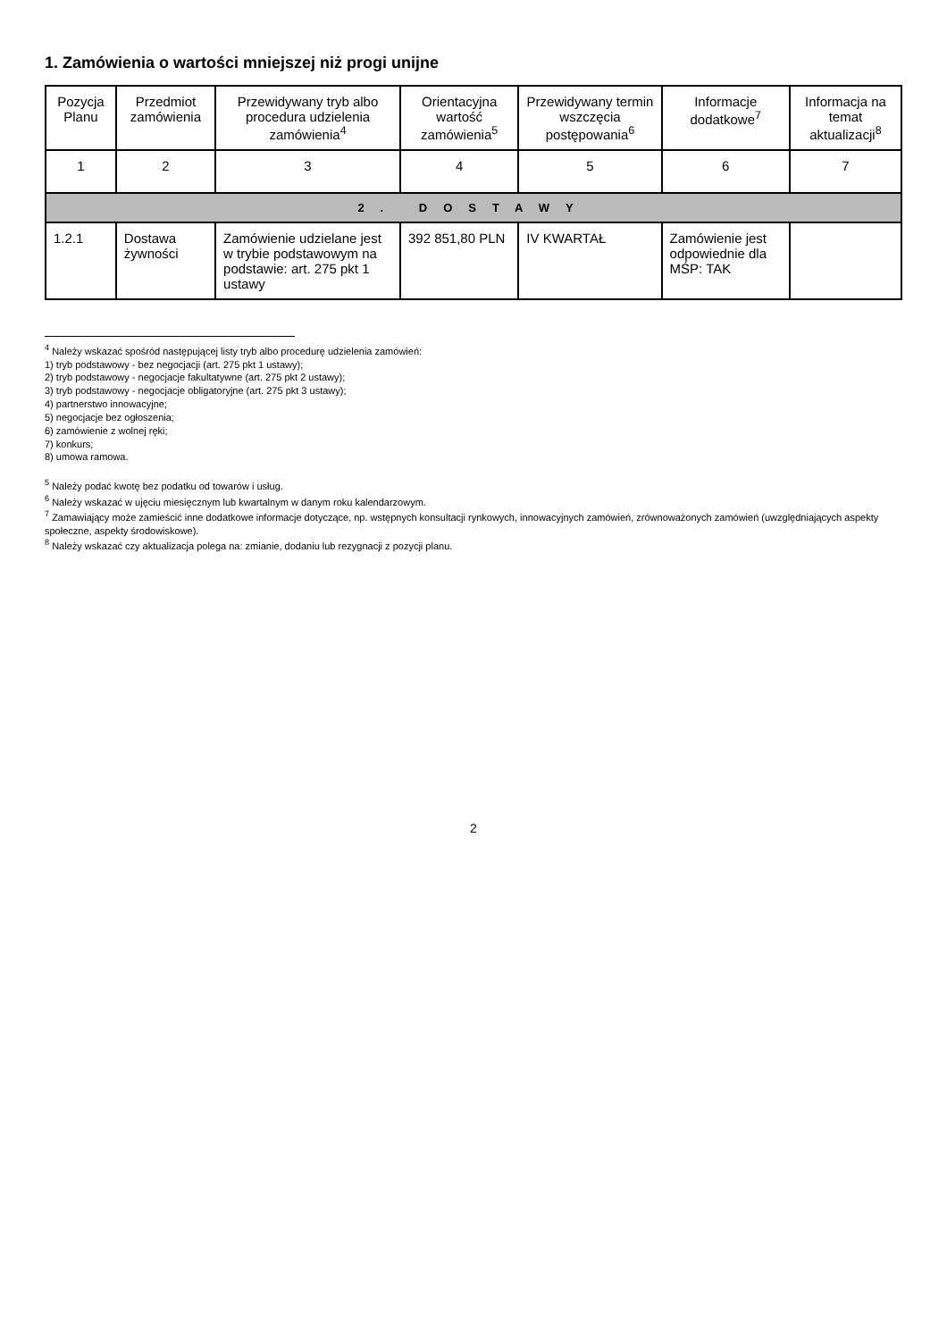1. Zamówienia o wartości mniejszej niż progi unijne
| Pozycja Planu | Przedmiot zamówienia | Przewidywany tryb albo procedura udzielenia zamówienia<sup>4</sup> | Orientacyjna wartość zamówienia<sup>5</sup> | Przewidywany termin wszczęcia postępowania<sup>6</sup> | Informacje dodatkowe<sup>7</sup> | Informacja na temat aktualizacji<sup>8</sup> |
| --- | --- | --- | --- | --- | --- | --- |
| 1 | 2 | 3 | 4 | 5 | 6 | 7 |
| 2. DOSTAWY | | | | | | |
| 1.2.1 | Dostawa żywności | Zamówienie udzielane jest w trybie podstawowym na podstawie: art. 275 pkt 1 ustawy | 392 851,80 PLN | IV KWARTAŁ | Zamówienie jest odpowiednie dla MŚP: TAK | |
<sup>4</sup> Należy wskazać spośród następującej listy tryb albo procedurę udzielenia zamówień:
1) tryb podstawowy - bez negocjacji (art. 275 pkt 1 ustawy);
2) tryb podstawowy - negocjacje fakultatywne (art. 275 pkt 2 ustawy);
3) tryb podstawowy - negocjacje obligatoryjne (art. 275 pkt 3 ustawy);
4) partnerstwo innowacyjne;
5) negocjacje bez ogłoszenia;
6) zamówienie z wolnej ręki;
7) konkurs;
8) umowa ramowa.
<sup>5</sup> Należy podać kwotę bez podatku od towarów i usług.
<sup>6</sup> Należy wskazać w ujęciu miesięcznym lub kwartalnym w danym roku kalendarzowym.
<sup>7</sup> Zamawiający może zamieścić inne dodatkowe informacje dotyczące, np. wstępnych konsultacji rynkowych, innowacyjnych zamówień, zrównoważonych zamówień (uwzględniających aspekty społeczne, aspekty środowiskowe).
<sup>8</sup> Należy wskazać czy aktualizacja polega na: zmianie, dodaniu lub rezygnacji z pozycji planu.
2